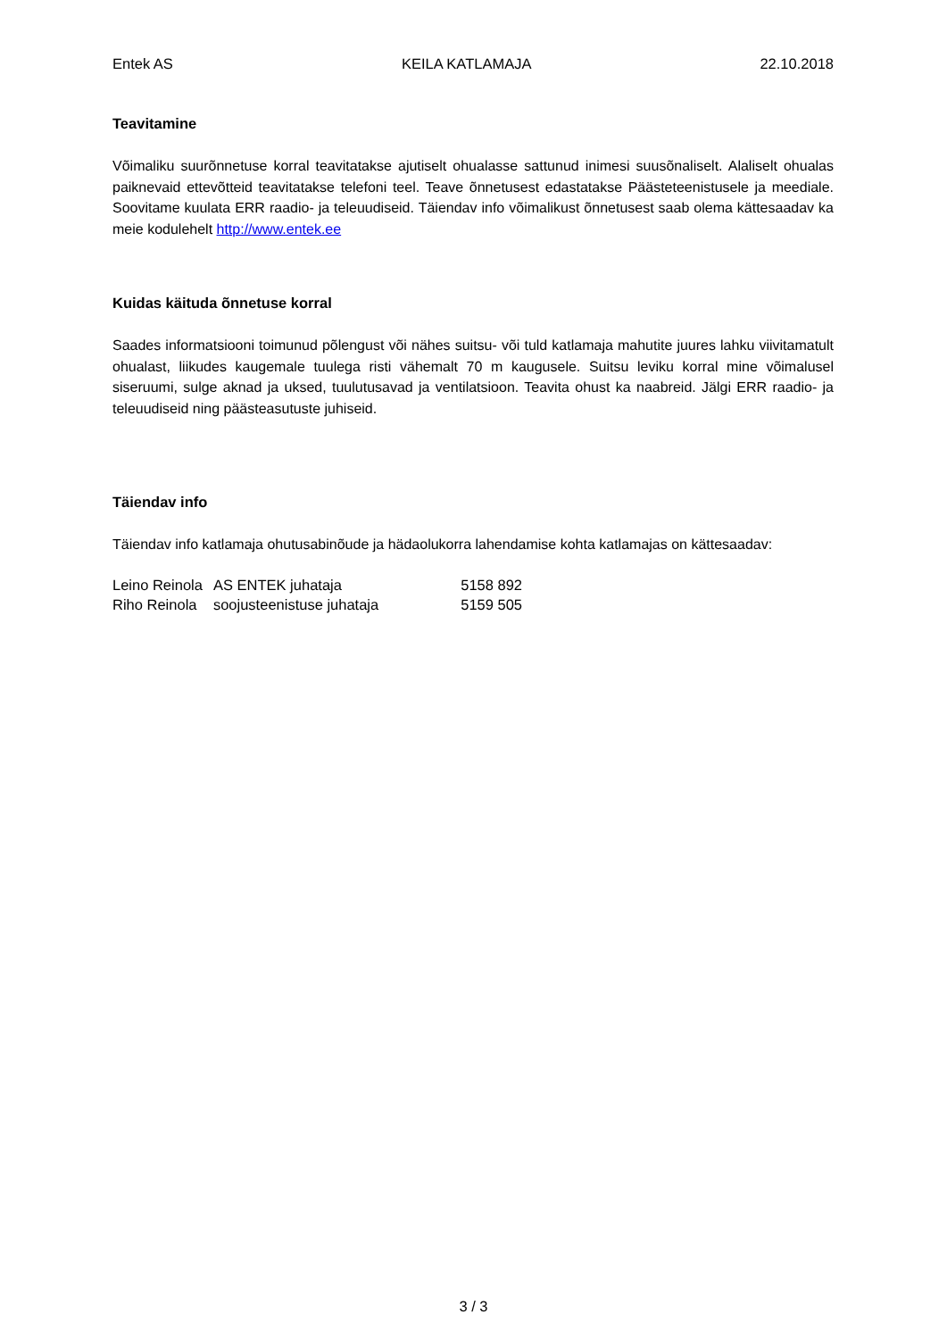Entek AS KEILA KATLAMAJA 22.10.2018
Teavitamine
Võimaliku suurõnnetuse korral teavitatakse ajutiselt ohualasse sattunud inimesi suusõnaliselt. Alaliselt ohualas paiknevaid ettevõtteid teavitatakse telefoni teel. Teave õnnetusest edastatakse Päästeteenistusele ja meediale. Soovitame kuulata ERR raadio- ja teleuudiseid. Täiendav info võimalikust õnnetusest saab olema kättesaadav ka meie kodulehelt http://www.entek.ee
Kuidas käituda õnnetuse korral
Saades informatsiooni toimunud põlengust või nähes suitsu- või tuld katlamaja mahutite juures lahku viivitamatult ohualast, liikudes kaugemale tuulega risti vähemalt 70 m kaugusele. Suitsu leviku korral mine võimalusel siseruumi, sulge aknad ja uksed, tuulutusavad ja ventilatsioon. Teavita ohust ka naabreid. Jälgi ERR raadio- ja teleuudiseid ning päästeasutuste juhiseid.
Täiendav info
Täiendav info katlamaja ohutusabinõude ja hädaolukorra lahendamise kohta katlamajas on kättesaadav:
| Leino Reinola | AS ENTEK juhataja | 5158 892 |
| Riho Reinola | soojusteenistuse juhataja | 5159 505 |
3 / 3